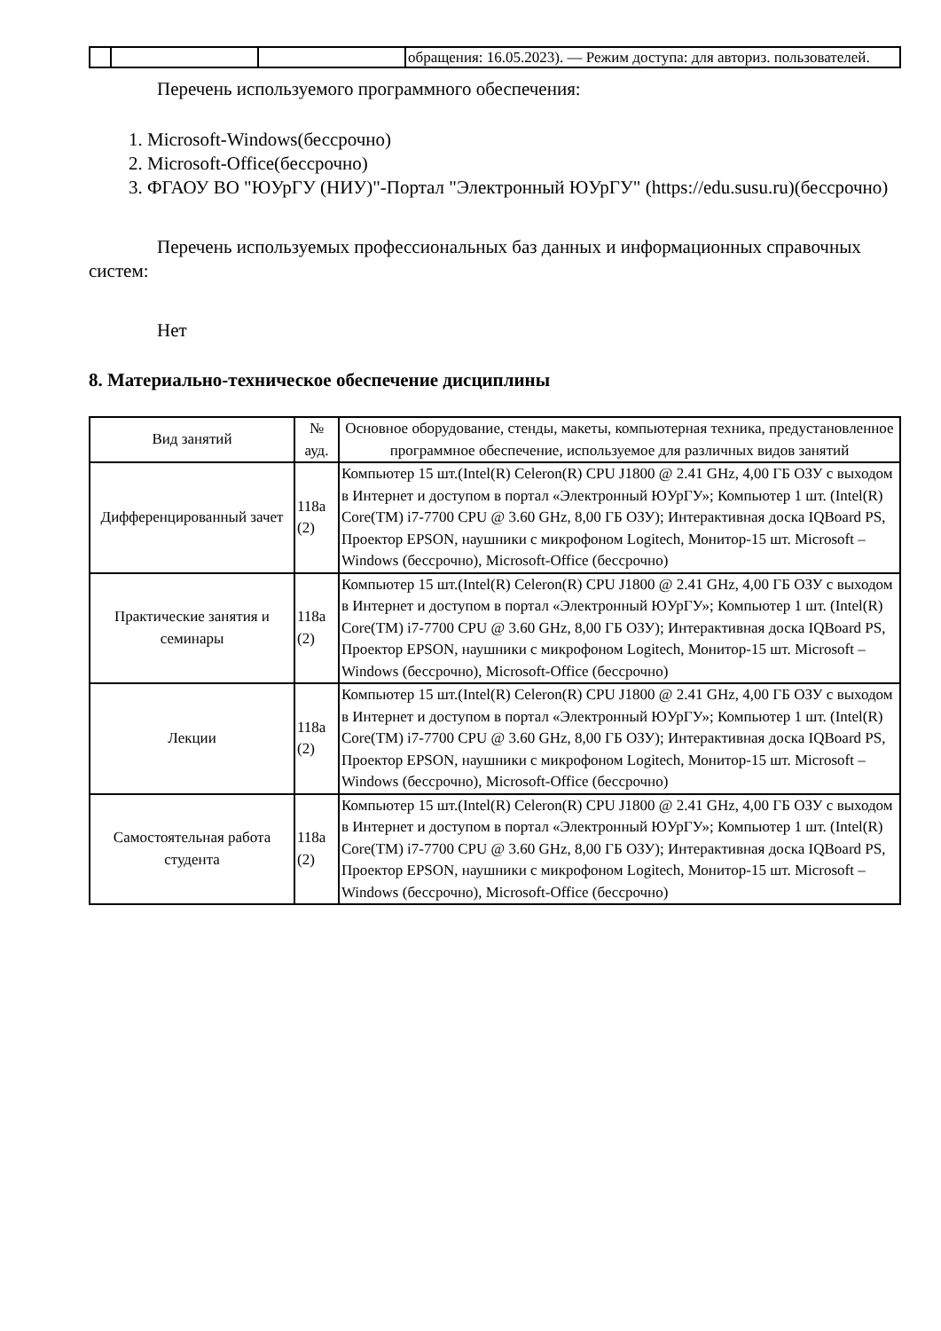| | | | обращения: 16.05.2023). — Режим доступа: для авториз. пользователей. |
Перечень используемого программного обеспечения:
1. Microsoft-Windows(бессрочно)
2. Microsoft-Office(бессрочно)
3. ФГАОУ ВО "ЮУрГУ (НИУ)"-Портал "Электронный ЮУрГУ" (https://edu.susu.ru)(бессрочно)
Перечень используемых профессиональных баз данных и информационных справочных систем:
Нет
8. Материально-техническое обеспечение дисциплины
| Вид занятий | № ауд. | Основное оборудование, стенды, макеты, компьютерная техника, предустановленное программное обеспечение, используемое для различных видов занятий |
| --- | --- | --- |
| Дифференцированный зачет | 118а (2) | Компьютер 15 шт.(Intel(R) Celeron(R) CPU J1800 @ 2.41 GHz, 4,00 ГБ ОЗУ с выходом в Интернет и доступом в портал «Электронный ЮУрГУ»; Компьютер 1 шт. (Intel(R) Core(TM) i7-7700 CPU @ 3.60 GHz, 8,00 ГБ ОЗУ); Интерактивная доска IQBoard PS, Проектор EPSON, наушники с микрофоном Logitech, Монитор-15 шт. Microsoft – Windows (бессрочно), Microsoft-Office (бессрочно) |
| Практические занятия и семинары | 118а (2) | Компьютер 15 шт.(Intel(R) Celeron(R) CPU J1800 @ 2.41 GHz, 4,00 ГБ ОЗУ с выходом в Интернет и доступом в портал «Электронный ЮУрГУ»; Компьютер 1 шт. (Intel(R) Core(TM) i7-7700 CPU @ 3.60 GHz, 8,00 ГБ ОЗУ); Интерактивная доска IQBoard PS, Проектор EPSON, наушники с микрофоном Logitech, Монитор-15 шт. Microsoft – Windows (бессрочно), Microsoft-Office (бессрочно) |
| Лекции | 118а (2) | Компьютер 15 шт.(Intel(R) Celeron(R) CPU J1800 @ 2.41 GHz, 4,00 ГБ ОЗУ с выходом в Интернет и доступом в портал «Электронный ЮУрГУ»; Компьютер 1 шт. (Intel(R) Core(TM) i7-7700 CPU @ 3.60 GHz, 8,00 ГБ ОЗУ); Интерактивная доска IQBoard PS, Проектор EPSON, наушники с микрофоном Logitech, Монитор-15 шт. Microsoft – Windows (бессрочно), Microsoft-Office (бессрочно) |
| Самостоятельная работа студента | 118а (2) | Компьютер 15 шт.(Intel(R) Celeron(R) CPU J1800 @ 2.41 GHz, 4,00 ГБ ОЗУ с выходом в Интернет и доступом в портал «Электронный ЮУрГУ»; Компьютер 1 шт. (Intel(R) Core(TM) i7-7700 CPU @ 3.60 GHz, 8,00 ГБ ОЗУ); Интерактивная доска IQBoard PS, Проектор EPSON, наушники с микрофоном Logitech, Монитор-15 шт. Microsoft – Windows (бессрочно), Microsoft-Office (бессрочно) |